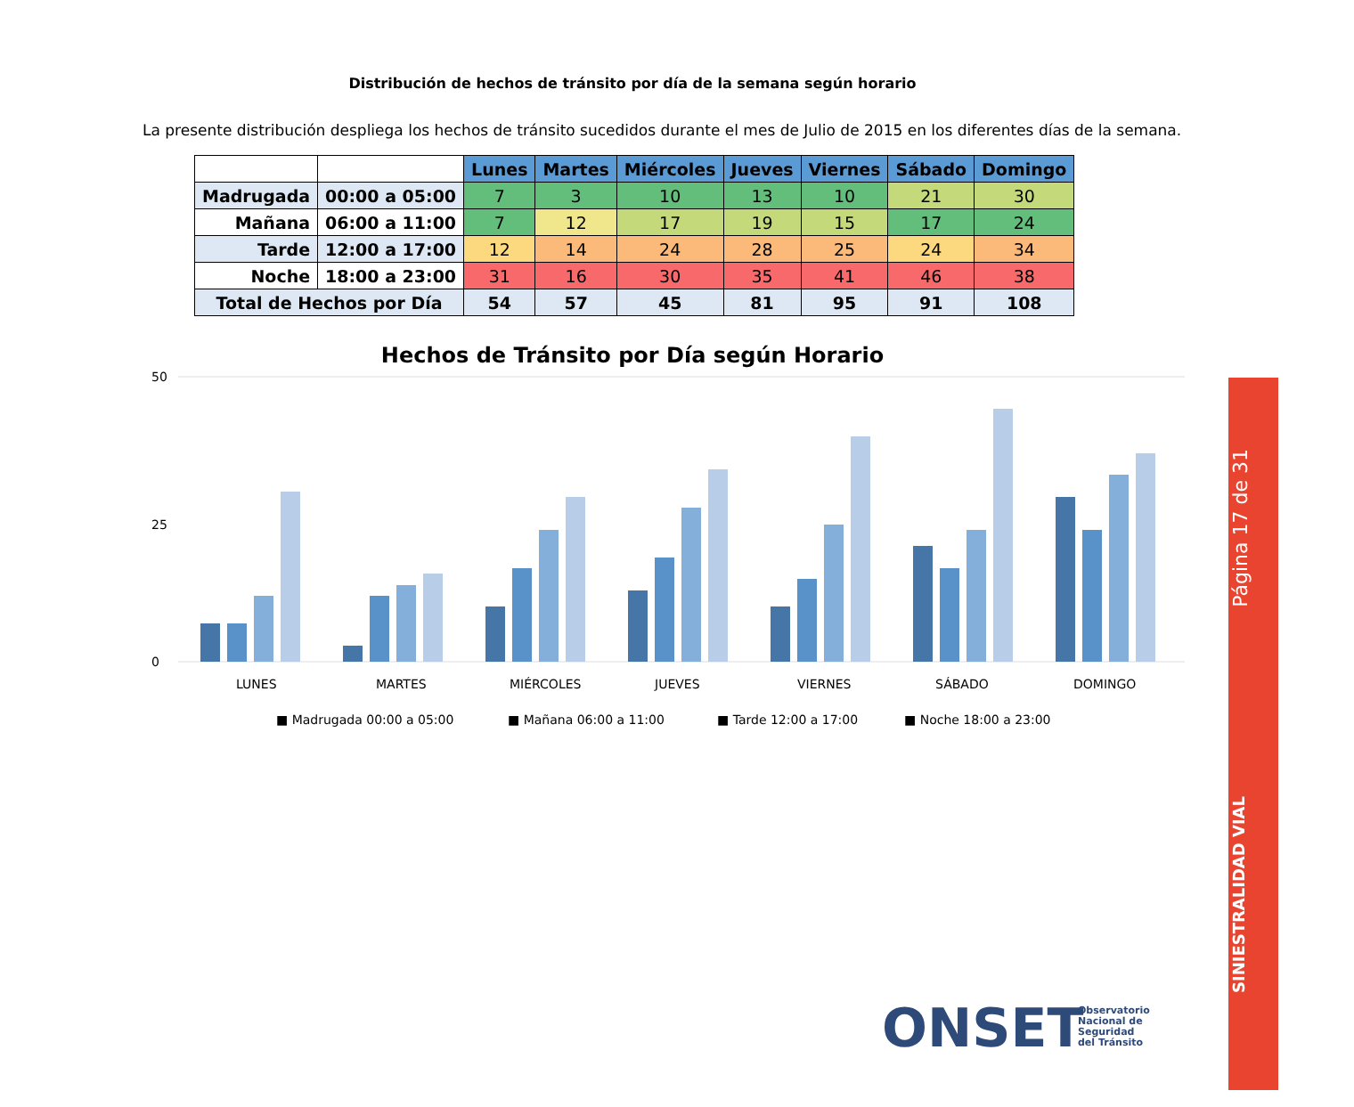Distribución de hechos de tránsito por día de la semana según horario
La presente distribución despliega los hechos de tránsito sucedidos durante el mes de Julio de 2015 en los diferentes días de la semana.
| | | Lunes | Martes | Miércoles | Jueves | Viernes | Sábado | Domingo |
| Madrugada | 00:00 a 05:00 | 7 | 3 | 10 | 13 | 10 | 21 | 30 |
| Mañana | 06:00 a 11:00 | 7 | 12 | 17 | 19 | 15 | 17 | 24 |
| Tarde | 12:00 a 17:00 | 12 | 14 | 24 | 28 | 25 | 24 | 34 |
| Noche | 18:00 a 23:00 | 31 | 16 | 30 | 35 | 41 | 46 | 38 |
| Total de Hechos por Día | | 54 | 57 | 45 | 81 | 95 | 91 | 108 |
Hechos de Tránsito por Día según Horario
50
25
0
LUNES
MARTES
MIÉRCOLES
JUEVES
VIERNES
SÁBADO
DOMINGO
■ Madrugada 00:00 a 05:00
■ Mañana 06:00 a 11:00
■ Tarde 12:00 a 17:00
■ Noche 18:00 a 23:00
Página 17 de 31
SINIESTRALIDAD VIAL
ONSET
Observatorio
Nacional de
Seguridad
del Tránsito